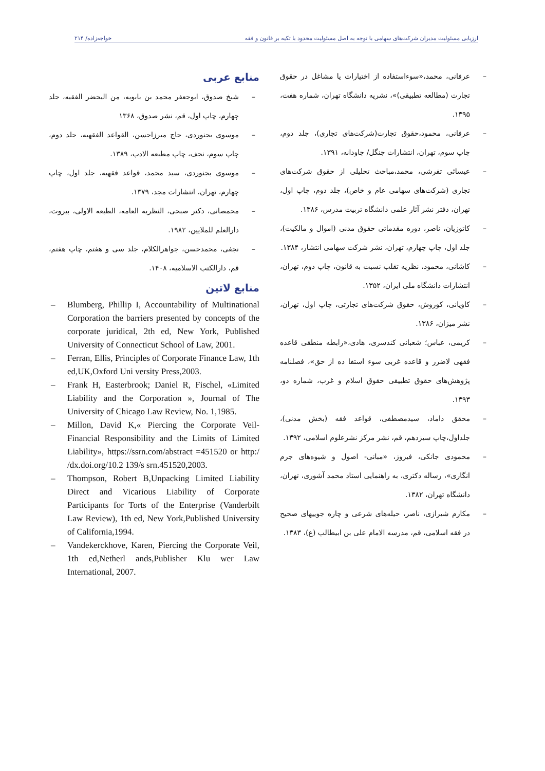ارزیابی مسئولیت مدیران شرکت‌های سهامی با توجه به اصل مسئولیت محدود با تکیه بر قانون و فقه خواجه‌زاده/ ۲۱۴
– عرفانی، محمد،«سوءاستفاده از اختیارات یا مشاغل در حقوق تجارت (مطالعه تطبیقی)»، نشریه دانشگاه تهران، شماره هفت، ۱۳۹۵.
– عرفانی، محمود،حقوق تجارت(شرکت‌های تجاری)، جلد دوم، چاپ سوم، تهران، انتشارات جنگل/ جاودانه، ۱۳۹۱.
– عیسائی تفرشی، محمد،مباحث تحلیلی از حقوق شرکت‌های تجاری (شرکت‌های سهامی عام و خاص)، جلد دوم، چاپ اول، تهران، دفتر نشر آثار علمی دانشگاه تربیت مدرس، ۱۳۸۶.
– کاتوزیان، ناصر، دوره مقدماتی حقوق مدنی (اموال و مالکیت)، جلد اول، چاپ چهارم، تهران، نشر شرکت سهامی انتشار، ۱۳۸۴.
– کاشانی، محمود، نظریه تقلب نسبت به قانون، چاپ دوم، تهران، انتشارات دانشگاه ملی ایران، ۱۳۵۲.
– کاویانی، کوروش، حقوق شرکت‌های تجارتی، چاپ اول، تهران، نشر میزان، ۱۳۸۶.
– کریمی، عباس؛ شعبانی کندسری، هادی،«رابطه منطقی قاعده فقهی لاضرر و قاعده غربی سوء استفا ده از حق»، فصلنامه پژوهش‌های حقوق تطبیقی حقوق اسلام و غرب، شماره دو، ۱۳۹۳.
– محقق داماد، سیدمصطفی، قواعد فقه (بخش مدنی)، جلداول،چاپ سیزدهم، قم، نشر مرکز نشرعلوم اسلامی، ۱۳۹۲.
– محمودی جانکی، فیروز، «مبانی- اصول و شیوه‌های جرم انگاری»، رساله دکتری، به راهنمایی استاد محمد آشوری، تهران، دانشگاه تهران، ۱۳۸۲.
– مکارم شیرازی، ناصر، حیله‌های شرعی و چاره جوییهای صحیح در فقه اسلامی، قم، مدرسه الامام علی بن ابیطالب (ع)، ۱۳۸۳.
منابع عربی
– شیخ صدوق، ابوجعفر محمد بن بابویه، من الیحضر الفقیه، جلد چهارم، چاپ اول، قم، نشر صدوق، ۱۳۶۸
– موسوی بجنوردی، حاج میرزاحسن، القواعد الفقهیه، جلد دوم، چاپ سوم، نجف، چاپ مطبعه الادب، ۱۳۸۹.
– موسوی بجنوردی، سید محمد، قواعد فقهیه، جلد اول، چاپ چهارم، تهران، انتشارات مجد، ۱۳۷۹.
– محمصانی، دکتر صبحی، النظریه العامه، الطبعه الاولی، بیروت، دارالعلم للملایین، ۱۹۸۲.
– نجفی، محمدحسن، جواهرالکلام، جلد سی و هفتم، چاپ هفتم، قم، دارالکتب الاسلامیه، ۱۴۰۸.
منابع لاتین
– Blumberg, Phillip I, Accountability of Multinational Corporation the barriers presented by concepts of the corporate juridical, 2th ed, New York, Published University of Connecticut School of Law, 2001.
– Ferran, Ellis, Principles of Corporate Finance Law, 1th ed,UK,Oxford Uni versity Press,2003.
– Frank H, Easterbrook; Daniel R, Fischel, «Limited Liability and the Corporation », Journal of The University of Chicago Law Review, No. 1,1985.
– Millon, David K,« Piercing the Corporate Veil-Financial Responsibility and the Limits of Limited Liability», https://ssrn.com/abstract =451520 or http:/ /dx.doi.org/10.2 139/s srn.451520,2003.
– Thompson, Robert B,Unpacking Limited Liability Direct and Vicarious Liability of Corporate Participants for Torts of the Enterprise (Vanderbilt Law Review), 1th ed, New York,Published University of California,1994.
– Vandekerckhove, Karen, Piercing the Corporate Veil, 1th ed,Netherl ands,Publisher Klu wer Law International, 2007.